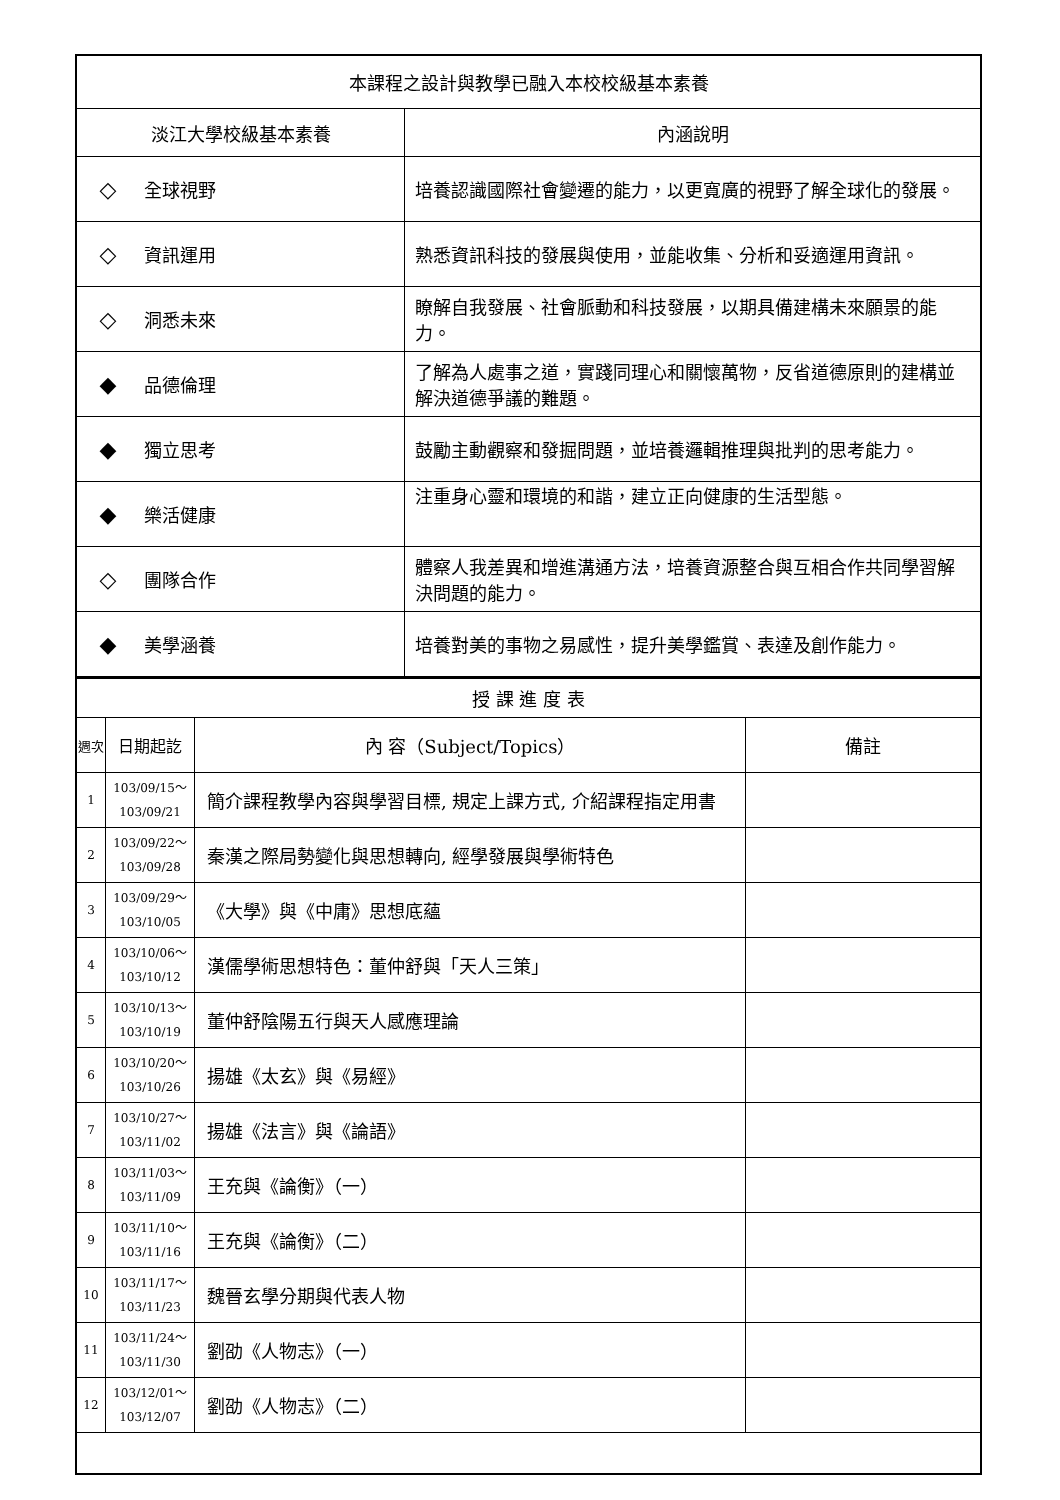| 本課程之設計與教學已融入本校校級基本素養 | |
| 淡江大學校級基本素養 | 內涵說明 |
| ◇ 全球視野 | 培養認識國際社會變遷的能力，以更寬廣的視野了解全球化的發展。 |
| ◇ 資訊運用 | 熟悉資訊科技的發展與使用，並能收集、分析和妥適運用資訊。 |
| ◇ 洞悉未來 | 瞭解自我發展、社會脈動和科技發展，以期具備建構未來願景的能力。 |
| ◆ 品德倫理 | 了解為人處事之道，實踐同理心和關懷萬物，反省道德原則的建構並解決道德爭議的難題。 |
| ◆ 獨立思考 | 鼓勵主動觀察和發掘問題，並培養邏輯推理與批判的思考能力。 |
| ◆ 樂活健康 | 注重身心靈和環境的和諧，建立正向健康的生活型態。 |
| ◇ 團隊合作 | 體察人我差異和增進溝通方法，培養資源整合與互相合作共同學習解決問題的能力。 |
| ◆ 美學涵養 | 培養對美的事物之易感性，提升美學鑑賞、表達及創作能力。 |
| 授 課 進 度 表 | | | |
| 週次 | 日期起訖 | 內 容（Subject/Topics） | 備註 |
| 1 | 103/09/15～ 103/09/21 | 簡介課程教學內容與學習目標, 規定上課方式, 介紹課程指定用書 | |
| 2 | 103/09/22～ 103/09/28 | 秦漢之際局勢變化與思想轉向, 經學發展與學術特色 | |
| 3 | 103/09/29～ 103/10/05 | 《大學》與《中庸》思想底蘊 | |
| 4 | 103/10/06～ 103/10/12 | 漢儒學術思想特色：董仲舒與「天人三策」 | |
| 5 | 103/10/13～ 103/10/19 | 董仲舒陰陽五行與天人感應理論 | |
| 6 | 103/10/20～ 103/10/26 | 揚雄《太玄》與《易經》 | |
| 7 | 103/10/27～ 103/11/02 | 揚雄《法言》與《論語》 | |
| 8 | 103/11/03～ 103/11/09 | 王充與《論衡》（一） | |
| 9 | 103/11/10～ 103/11/16 | 王充與《論衡》（二） | |
| 10 | 103/11/17～ 103/11/23 | 魏晉玄學分期與代表人物 | |
| 11 | 103/11/24～ 103/11/30 | 劉劭《人物志》（一） | |
| 12 | 103/12/01～ 103/12/07 | 劉劭《人物志》（二） | |